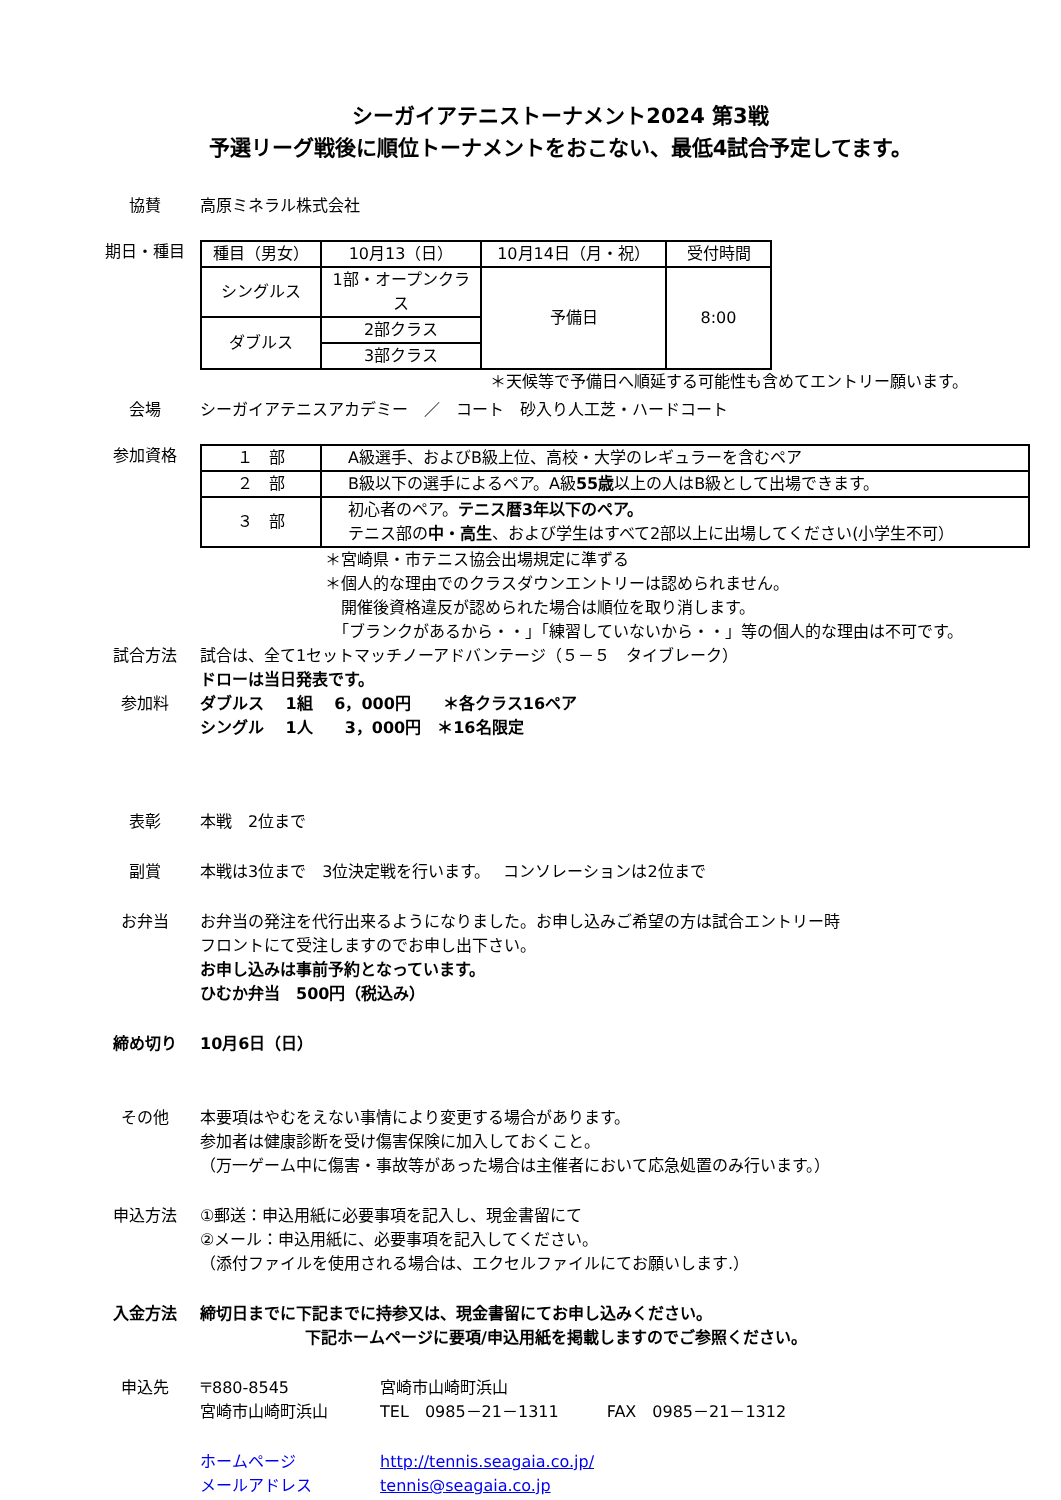シーガイアテニストーナメント2024 第3戦
予選リーグ戦後に順位トーナメントをおこない、最低4試合予定してます。
協賛 高原ミネラル株式会社
期日・種目
| 種目（男女） | 10月13（日） | 10月14日（月・祝） | 受付時間 |
| シングルス | 1部・オープンクラス | 予備日 | 8:00 |
| ダブルス | 2部クラス | | |
| | 3部クラス | | |
＊天候等で予備日へ順延する可能性も含めてエントリー願います。
会場 シーガイアテニスアカデミー　／　コート　砂入り人工芝・ハードコート
参加資格
| １ 部 | A級選手、およびB級上位、高校・大学のレギュラーを含むペア |
| ２ 部 | B級以下の選手によるペア。A級 55歳 以上の人はB級として出場できます。 |
| ３ 部 | 初心者のペア。 テニス暦3年以下のペア。 テニス部の 中・高生 、および学生はすべて2部以上に出場してください(小学生不可） |
＊宮崎県・市テニス協会出場規定に準ずる
＊個人的な理由でのクラスダウンエントリーは認められません。
　開催後資格違反が認められた場合は順位を取り消します。
　「ブランクがあるから・・」「練習していないから・・」等の個人的な理由は不可です。
試合方法 試合は、全て1セットマッチノーアドバンテージ（５－５　タイブレーク）
ドローは当日発表です。
参加料 ダブルス　 1組　 6，000円　　＊各クラス16ペア
シングル　 1人　　3，000円　＊16名限定
表彰 本戦　2位まで
副賞 本戦は3位まで　3位決定戦を行います。　 コンソレーションは2位まで
お弁当 お弁当の発注を代行出来るようになりました。お申し込みご希望の方は試合エントリー時
フロントにて受注しますのでお申し出下さい。
お申し込みは事前予約となっています。
ひむか弁当　500円（税込み）
締め切り 10月6日（日）
その他 本要項はやむをえない事情により変更する場合があります。
参加者は健康診断を受け傷害保険に加入しておくこと。
（万一ゲーム中に傷害・事故等があった場合は主催者において応急処置のみ行います。）
申込方法 ①郵送：申込用紙に必要事項を記入し、現金書留にて
②メール：申込用紙に、必要事項を記入してください。
（添付ファイルを使用される場合は、エクセルファイルにてお願いします.）
入金方法 締切日までに下記までに持参又は、現金書留にてお申し込みください。
下記ホームページに要項/申込用紙を掲載しますのでご参照ください。
申込先 〒880-8545 宮崎市山崎町浜山
宮崎市山崎町浜山 TEL　0985－21－1311　　　FAX　0985－21－1312
ホームページ http://tennis.seagaia.co.jp/
メールアドレス tennis@seagaia.co.jp